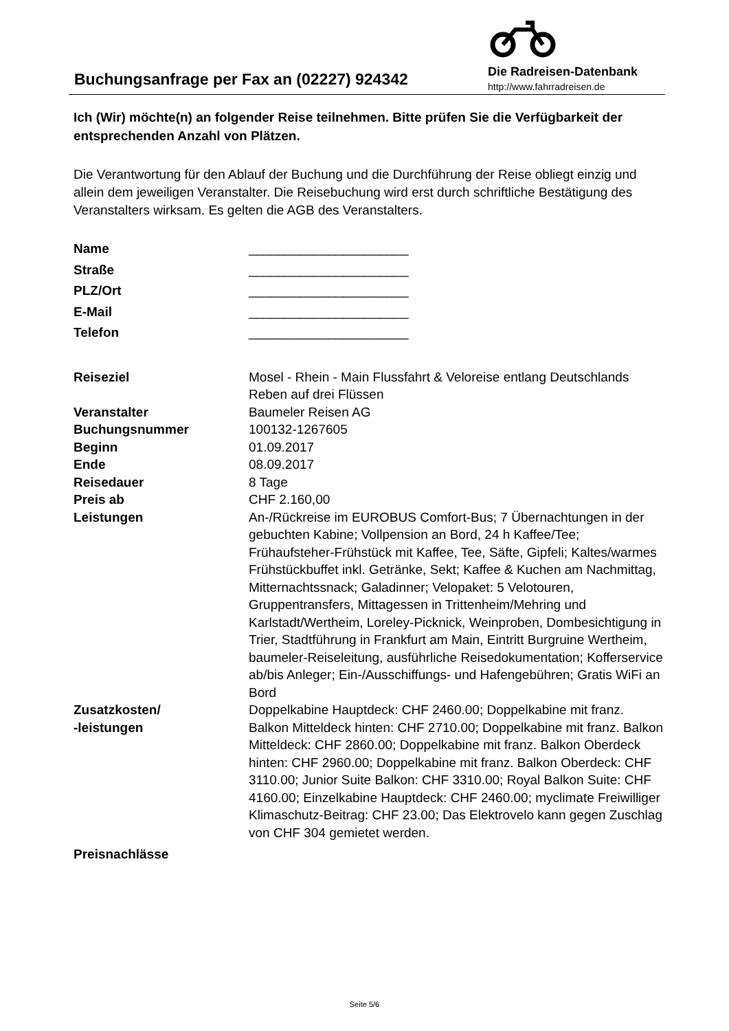Buchungsanfrage per Fax an (02227) 924342
Die Radreisen-Datenbank
http://www.fahrradreisen.de
Ich (Wir) möchte(n) an folgender Reise teilnehmen. Bitte prüfen Sie die Verfügbarkeit der entsprechenden Anzahl von Plätzen.
Die Verantwortung für den Ablauf der Buchung und die Durchführung der Reise obliegt einzig und allein dem jeweiligen Veranstalter. Die Reisebuchung wird erst durch schriftliche Bestätigung des Veranstalters wirksam. Es gelten die AGB des Veranstalters.
| Name | ______________________ |
| Straße | ______________________ |
| PLZ/Ort | ______________________ |
| E-Mail | ______________________ |
| Telefon | ______________________ |
| Reiseziel | Mosel - Rhein - Main Flussfahrt & Veloreise entlang Deutschlands Reben auf drei Flüssen |
| Veranstalter | Baumeler Reisen AG |
| Buchungsnummer | 100132-1267605 |
| Beginn | 01.09.2017 |
| Ende | 08.09.2017 |
| Reisedauer | 8 Tage |
| Preis ab | CHF 2.160,00 |
| Leistungen | An-/Rückreise im EUROBUS Comfort-Bus; 7 Übernachtungen in der gebuchten Kabine; Vollpension an Bord, 24 h Kaffee/Tee; Frühaufsteher-Frühstück mit Kaffee, Tee, Säfte, Gipfeli; Kaltes/warmes Frühstückbuffet inkl. Getränke, Sekt; Kaffee & Kuchen am Nachmittag, Mitternachtssnack; Galadinner; Velopaket: 5 Velotouren, Gruppentransfers, Mittagessen in Trittenheim/Mehring und Karlstadt/Wertheim, Loreley-Picknick, Weinproben, Dombesichtigung in Trier, Stadtführung in Frankfurt am Main, Eintritt Burgruine Wertheim, baumeler-Reiseleitung, ausführliche Reisedokumentation; Kofferservice ab/bis Anleger; Ein-/Ausschiffungs- und Hafengebühren; Gratis WiFi an Bord |
| Zusatzkosten/ -leistungen | Doppelkabine Hauptdeck: CHF 2460.00; Doppelkabine mit franz. Balkon Mitteldeck hinten: CHF 2710.00; Doppelkabine mit franz. Balkon Mitteldeck: CHF 2860.00; Doppelkabine mit franz. Balkon Oberdeck hinten: CHF 2960.00; Doppelkabine mit franz. Balkon Oberdeck: CHF 3110.00; Junior Suite Balkon: CHF 3310.00; Royal Balkon Suite: CHF 4160.00; Einzelkabine Hauptdeck: CHF 2460.00; myclimate Freiwilliger Klimaschutz-Beitrag: CHF 23.00; Das Elektrovelo kann gegen Zuschlag von CHF 304 gemietet werden. |
| Preisnachlässe | |
Seite 5/6